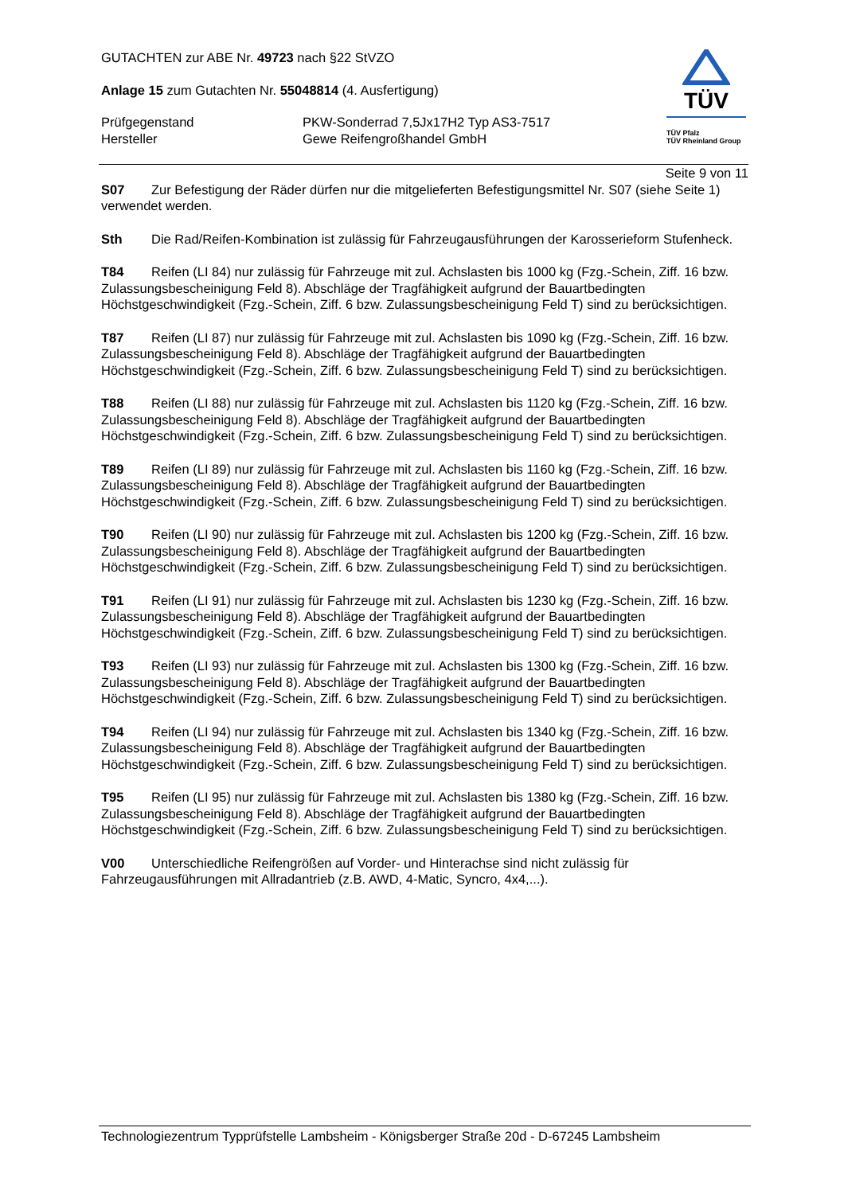TÜV
TÜV Pfalz
TÜV Rheinland Group
GUTACHTEN zur ABE Nr. 49723 nach §22 StVZO
Anlage 15 zum Gutachten Nr. 55048814 (4. Ausfertigung)
Prüfgegenstand PKW-Sonderrad 7,5Jx17H2 Typ AS3-7517
Hersteller Gewe Reifengroßhandel GmbH
Seite 9 von 11
S07 Zur Befestigung der Räder dürfen nur die mitgelieferten Befestigungsmittel Nr. S07 (siehe Seite 1) verwendet werden.
Sth Die Rad/Reifen-Kombination ist zulässig für Fahrzeugausführungen der Karosserieform Stufenheck.
T84 Reifen (LI 84) nur zulässig für Fahrzeuge mit zul. Achslasten bis 1000 kg (Fzg.-Schein, Ziff. 16 bzw. Zulassungsbescheinigung Feld 8). Abschläge der Tragfähigkeit aufgrund der Bauartbedingten Höchstgeschwindigkeit (Fzg.-Schein, Ziff. 6 bzw. Zulassungsbescheinigung Feld T) sind zu berücksichtigen.
T87 Reifen (LI 87) nur zulässig für Fahrzeuge mit zul. Achslasten bis 1090 kg (Fzg.-Schein, Ziff. 16 bzw. Zulassungsbescheinigung Feld 8). Abschläge der Tragfähigkeit aufgrund der Bauartbedingten Höchstgeschwindigkeit (Fzg.-Schein, Ziff. 6 bzw. Zulassungsbescheinigung Feld T) sind zu berücksichtigen.
T88 Reifen (LI 88) nur zulässig für Fahrzeuge mit zul. Achslasten bis 1120 kg (Fzg.-Schein, Ziff. 16 bzw. Zulassungsbescheinigung Feld 8). Abschläge der Tragfähigkeit aufgrund der Bauartbedingten Höchstgeschwindigkeit (Fzg.-Schein, Ziff. 6 bzw. Zulassungsbescheinigung Feld T) sind zu berücksichtigen.
T89 Reifen (LI 89) nur zulässig für Fahrzeuge mit zul. Achslasten bis 1160 kg (Fzg.-Schein, Ziff. 16 bzw. Zulassungsbescheinigung Feld 8). Abschläge der Tragfähigkeit aufgrund der Bauartbedingten Höchstgeschwindigkeit (Fzg.-Schein, Ziff. 6 bzw. Zulassungsbescheinigung Feld T) sind zu berücksichtigen.
T90 Reifen (LI 90) nur zulässig für Fahrzeuge mit zul. Achslasten bis 1200 kg (Fzg.-Schein, Ziff. 16 bzw. Zulassungsbescheinigung Feld 8). Abschläge der Tragfähigkeit aufgrund der Bauartbedingten Höchstgeschwindigkeit (Fzg.-Schein, Ziff. 6 bzw. Zulassungsbescheinigung Feld T) sind zu berücksichtigen.
T91 Reifen (LI 91) nur zulässig für Fahrzeuge mit zul. Achslasten bis 1230 kg (Fzg.-Schein, Ziff. 16 bzw. Zulassungsbescheinigung Feld 8). Abschläge der Tragfähigkeit aufgrund der Bauartbedingten Höchstgeschwindigkeit (Fzg.-Schein, Ziff. 6 bzw. Zulassungsbescheinigung Feld T) sind zu berücksichtigen.
T93 Reifen (LI 93) nur zulässig für Fahrzeuge mit zul. Achslasten bis 1300 kg (Fzg.-Schein, Ziff. 16 bzw. Zulassungsbescheinigung Feld 8). Abschläge der Tragfähigkeit aufgrund der Bauartbedingten Höchstgeschwindigkeit (Fzg.-Schein, Ziff. 6 bzw. Zulassungsbescheinigung Feld T) sind zu berücksichtigen.
T94 Reifen (LI 94) nur zulässig für Fahrzeuge mit zul. Achslasten bis 1340 kg (Fzg.-Schein, Ziff. 16 bzw. Zulassungsbescheinigung Feld 8). Abschläge der Tragfähigkeit aufgrund der Bauartbedingten Höchstgeschwindigkeit (Fzg.-Schein, Ziff. 6 bzw. Zulassungsbescheinigung Feld T) sind zu berücksichtigen.
T95 Reifen (LI 95) nur zulässig für Fahrzeuge mit zul. Achslasten bis 1380 kg (Fzg.-Schein, Ziff. 16 bzw. Zulassungsbescheinigung Feld 8). Abschläge der Tragfähigkeit aufgrund der Bauartbedingten Höchstgeschwindigkeit (Fzg.-Schein, Ziff. 6 bzw. Zulassungsbescheinigung Feld T) sind zu berücksichtigen.
V00 Unterschiedliche Reifengrößen auf Vorder- und Hinterachse sind nicht zulässig für Fahrzeugausführungen mit Allradantrieb (z.B. AWD, 4-Matic, Syncro, 4x4,...).
Technologiezentrum Typprüfstelle Lambsheim - Königsberger Straße 20d - D-67245 Lambsheim